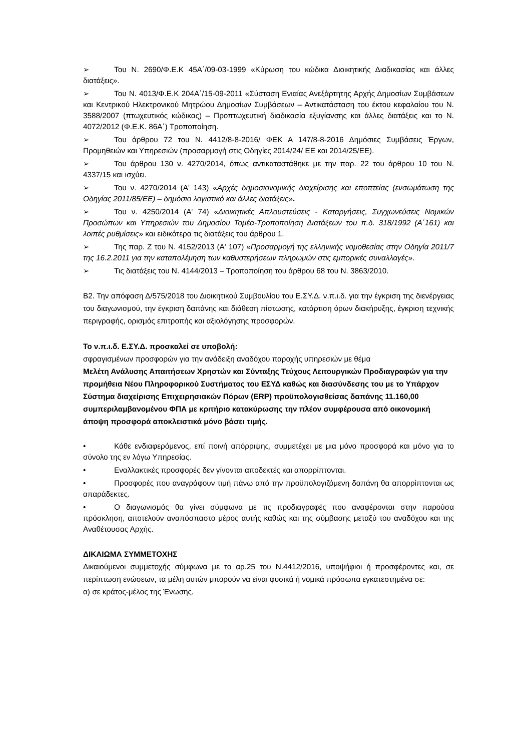➢ Του Ν. 2690/Φ.Ε.Κ 45Α΄/09-03-1999 «Κύρωση του κώδικα Διοικητικής Διαδικασίας και άλλες διατάξεις».
➢ Του Ν. 4013/Φ.Ε.Κ 204Α΄/15-09-2011 «Σύσταση Ενιαίας Ανεξάρτητης Αρχής Δημοσίων Συμβάσεων και Κεντρικού Ηλεκτρονικού Μητρώου Δημοσίων Συμβάσεων – Αντικατάσταση του έκτου κεφαλαίου του Ν. 3588/2007 (πτωχευτικός κώδικας) – Προπτωχευτική διαδικασία εξυγίανσης και άλλες διατάξεις και το Ν. 4072/2012 (Φ.Ε.Κ. 86Α΄) Τροποποίηση.
➢ Του άρθρου 72 του Ν. 4412/8-8-2016/ ΦΕΚ Α 147/8-8-2016 Δημόσιες Συμβάσεις Έργων, Προμηθειών και Υπηρεσιών (προσαρμογή στις Οδηγίες 2014/24/ ΕΕ και 2014/25/ΕΕ).
➢ Του άρθρου 130 ν. 4270/2014, όπως αντικαταστάθηκε με την παρ. 22 του άρθρου 10 του Ν. 4337/15 και ισχύει.
➢ Του ν. 4270/2014 (Α' 143) «Αρχές δημοσιονομικής διαχείρισης και εποπτείας (ενσωμάτωση της Οδηγίας 2011/85/ΕΕ) – δημόσιο λογιστικό και άλλες διατάξεις».
➢ Του ν. 4250/2014 (Α' 74) «Διοικητικές Απλουστεύσεις - Καταργήσεις, Συγχωνεύσεις Νομικών Προσώπων και Υπηρεσιών του Δημοσίου Τομέα-Τροποποίηση Διατάξεων του π.δ. 318/1992 (Α΄161) και λοιπές ρυθμίσεις» και ειδικότερα τις διατάξεις του άρθρου 1.
➢ Της παρ. Ζ του Ν. 4152/2013 (Α' 107) «Προσαρμογή της ελληνικής νομοθεσίας στην Οδηγία 2011/7 της 16.2.2011 για την καταπολέμηση των καθυστερήσεων πληρωμών στις εμπορικές συναλλαγές».
➢ Τις διατάξεις του Ν. 4144/2013 – Τροποποίηση του άρθρου 68 του Ν. 3863/2010.
Β2. Την απόφαση Δ/575/2018 του Διοικητικού Συμβουλίου του Ε.ΣΥ.Δ. ν.π.ι.δ. για την έγκριση της διενέργειας του διαγωνισμού, την έγκριση δαπάνης και διάθεση πίστωσης, κατάρτιση όρων διακήρυξης, έγκριση τεχνικής περιγραφής, ορισμός επιτροπής και αξιολόγησης προσφορών.
Το ν.π.ι.δ. Ε.ΣΥ.Δ. προσκαλεί σε υποβολή:
σφραγισμένων προσφορών για την ανάδειξη αναδόχου παροχής υπηρεσιών με θέμα
Μελέτη Ανάλυσης Απαιτήσεων Χρηστών και Σύνταξης Τεύχους Λειτουργικών Προδιαγραφών για την προμήθεια Νέου Πληροφορικού Συστήματος του ΕΣΥΔ καθώς και διασύνδεσης του με το Υπάρχον Σύστημα διαχείρισης Επιχειρησιακών Πόρων (ERP) προϋπολογισθείσας δαπάνης 11.160,00 συμπεριλαμβανομένου ΦΠΑ με κριτήριο κατακύρωσης την πλέον συμφέρουσα από οικονομική άποψη προσφορά αποκλειστικά μόνο βάσει τιμής.
• Κάθε ενδιαφερόμενος, επί ποινή απόρριψης, συμμετέχει με μια μόνο προσφορά και μόνο για το σύνολο της εν λόγω Υπηρεσίας.
• Εναλλακτικές προσφορές δεν γίνονται αποδεκτές και απορρίπτονται.
• Προσφορές που αναγράφουν τιμή πάνω από την προϋπολογιζόμενη δαπάνη θα απορρίπτονται ως απαράδεκτες.
• Ο διαγωνισμός θα γίνει σύμφωνα με τις προδιαγραφές που αναφέρονται στην παρούσα πρόσκληση, αποτελούν αναπόσπαστο μέρος αυτής καθώς και της σύμβασης μεταξύ του αναδόχου και της Αναθέτουσας Αρχής.
ΔΙΚΑΙΩΜΑ ΣΥΜΜΕΤΟΧΗΣ
Δικαιούμενοι συμμετοχής σύμφωνα με το αρ.25 του Ν.4412/2016, υποψήφιοι ή προσφέροντες και, σε περίπτωση ενώσεων, τα μέλη αυτών μπορούν να είναι φυσικά ή νομικά πρόσωπα εγκατεστημένα σε:
α) σε κράτος-μέλος της Ένωσης,